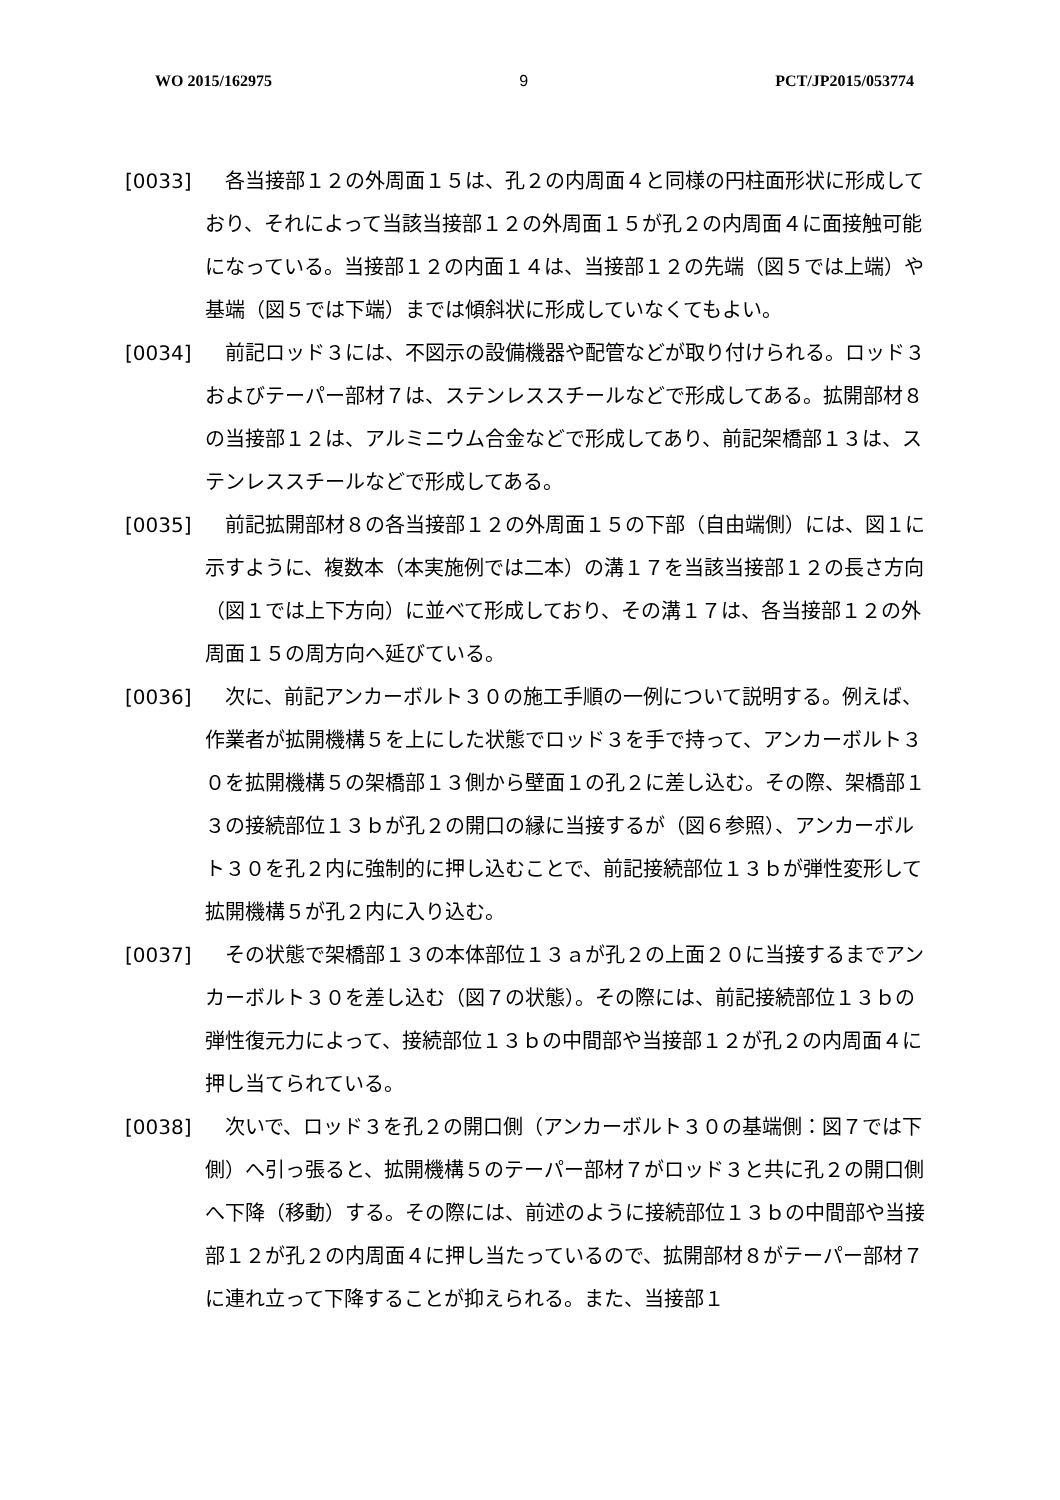WO 2015/162975 9 PCT/JP2015/053774
[0033] 各当接部１２の外周面１５は、孔２の内周面４と同様の円柱面形状に形成しており、それによって当該当接部１２の外周面１５が孔２の内周面４に面接触可能になっている。当接部１２の内面１４は、当接部１２の先端（図５では上端）や基端（図５では下端）までは傾斜状に形成していなくてもよい。
[0034] 前記ロッド３には、不図示の設備機器や配管などが取り付けられる。ロッド３およびテーパー部材７は、ステンレススチールなどで形成してある。拡開部材８の当接部１２は、アルミニウム合金などで形成してあり、前記架橋部１３は、ステンレススチールなどで形成してある。
[0035] 前記拡開部材８の各当接部１２の外周面１５の下部（自由端側）には、図１に示すように、複数本（本実施例では二本）の溝１７を当該当接部１２の長さ方向（図１では上下方向）に並べて形成しており、その溝１７は、各当接部１２の外周面１５の周方向へ延びている。
[0036] 次に、前記アンカーボルト３０の施工手順の一例について説明する。例えば、作業者が拡開機構５を上にした状態でロッド３を手で持って、アンカーボルト３０を拡開機構５の架橋部１３側から壁面１の孔２に差し込む。その際、架橋部１３の接続部位１３ｂが孔２の開口の縁に当接するが（図６参照）、アンカーボルト３０を孔２内に強制的に押し込むことで、前記接続部位１３ｂが弾性変形して拡開機構５が孔２内に入り込む。
[0037] その状態で架橋部１３の本体部位１３ａが孔２の上面２０に当接するまでアンカーボルト３０を差し込む（図７の状態）。その際には、前記接続部位１３ｂの弾性復元力によって、接続部位１３ｂの中間部や当接部１２が孔２の内周面４に押し当てられている。
[0038] 次いで、ロッド３を孔２の開口側（アンカーボルト３０の基端側：図７では下側）へ引っ張ると、拡開機構５のテーパー部材７がロッド３と共に孔２の開口側へ下降（移動）する。その際には、前述のように接続部位１３ｂの中間部や当接部１２が孔２の内周面４に押し当たっているので、拡開部材８がテーパー部材７に連れ立って下降することが抑えられる。また、当接部１